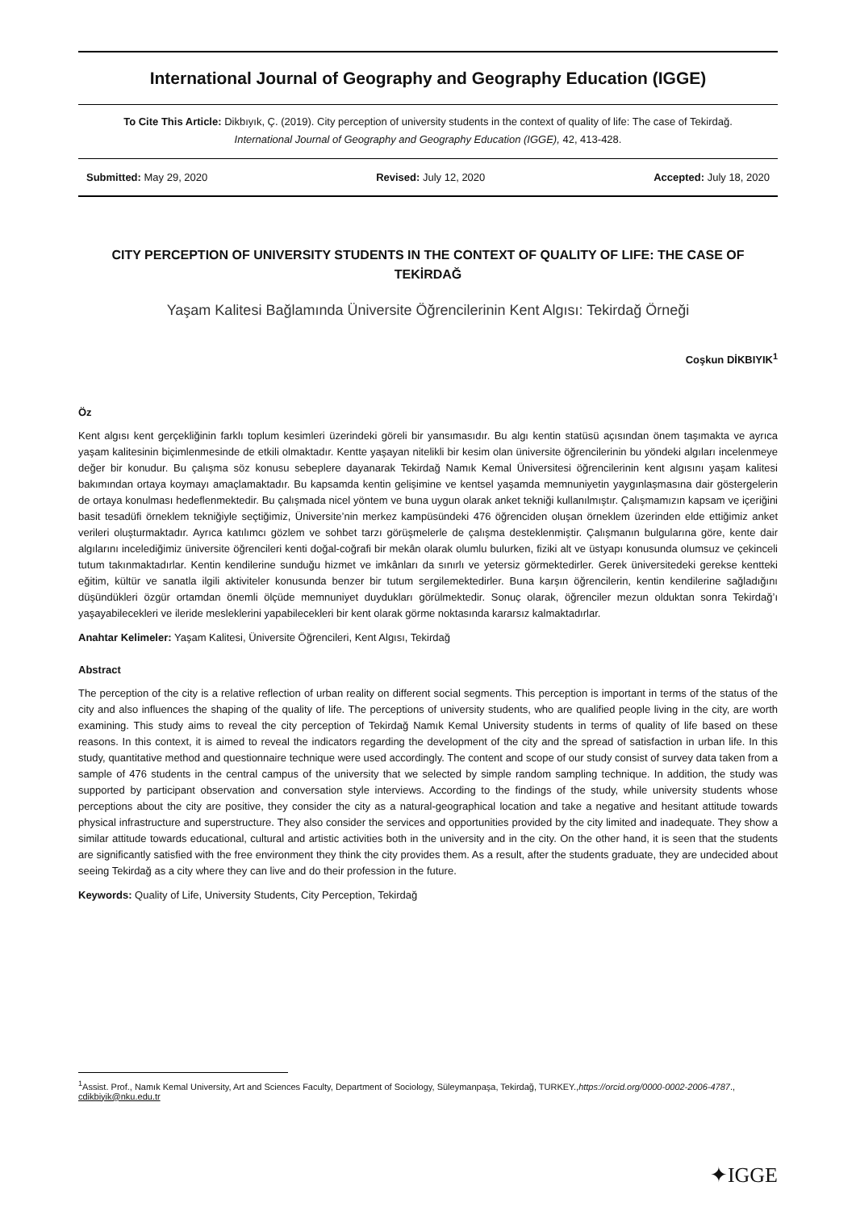International Journal of Geography and Geography Education (IGGE)
To Cite This Article: Dikbıyık, Ç. (2019). City perception of university students in the context of quality of life: The case of Tekirdağ.
International Journal of Geography and Geography Education (IGGE), 42, 413-428.
Submitted: May 29, 2020 Revised: July 12, 2020 Accepted: July 18, 2020
CITY PERCEPTION OF UNIVERSITY STUDENTS IN THE CONTEXT OF QUALITY OF LIFE: THE CASE OF TEKİRDAĞ
Yaşam Kalitesi Bağlamında Üniversite Öğrencilerinin Kent Algısı: Tekirdağ Örneği
Coşkun DİKBIYIK<sup>1</sup>
Öz
Kent algısı kent gerçekliğinin farklı toplum kesimleri üzerindeki göreli bir yansımasıdır. Bu algı kentin statüsü açısından önem taşımakta ve ayrıca yaşam kalitesinin biçimlenmesinde de etkili olmaktadır. Kentte yaşayan nitelikli bir kesim olan üniversite öğrencilerinin bu yöndeki algıları incelenmeye değer bir konudur. Bu çalışma söz konusu sebeplere dayanarak Tekirdağ Namık Kemal Üniversitesi öğrencilerinin kent algısını yaşam kalitesi bakımından ortaya koymayı amaçlamaktadır. Bu kapsamda kentin gelişimine ve kentsel yaşamda memnuniyetin yaygınlaşmasına dair göstergelerin de ortaya konulması hedeflenmektedir. Bu çalışmada nicel yöntem ve buna uygun olarak anket tekniği kullanılmıştır. Çalışmamızın kapsam ve içeriğini basit tesadüfi örneklem tekniğiyle seçtiğimiz, Üniversite’nin merkez kampüsündeki 476 öğrenciden oluşan örneklem üzerinden elde ettiğimiz anket verileri oluşturmaktadır. Ayrıca katılımcı gözlem ve sohbet tarzı görüşmelerle de çalışma desteklenmiştir. Çalışmanın bulgularına göre, kente dair algılarını incelediğimiz üniversite öğrencileri kenti doğal-coğrafi bir mekân olarak olumlu bulurken, fiziki alt ve üstyapı konusunda olumsuz ve çekinceli tutum takınmaktadırlar. Kentin kendilerine sunduğu hizmet ve imkânları da sınırlı ve yetersiz görmektedirler. Gerek üniversitedeki gerekse kentteki eğitim, kültür ve sanatla ilgili aktiviteler konusunda benzer bir tutum sergilemektedirler. Buna karşın öğrencilerin, kentin kendilerine sağladığını düşündükleri özgür ortamdan önemli ölçüde memnuniyet duydukları görülmektedir. Sonuç olarak, öğrenciler mezun olduktan sonra Tekirdağ’ı yaşayabilecekleri ve ileride mesleklerini yapabilecekleri bir kent olarak görme noktasında kararsız kalmaktadırlar.
Anahtar Kelimeler: Yaşam Kalitesi, Üniversite Öğrencileri, Kent Algısı, Tekirdağ
Abstract
The perception of the city is a relative reflection of urban reality on different social segments. This perception is important in terms of the status of the city and also influences the shaping of the quality of life. The perceptions of university students, who are qualified people living in the city, are worth examining. This study aims to reveal the city perception of Tekirdağ Namık Kemal University students in terms of quality of life based on these reasons. In this context, it is aimed to reveal the indicators regarding the development of the city and the spread of satisfaction in urban life. In this study, quantitative method and questionnaire technique were used accordingly. The content and scope of our study consist of survey data taken from a sample of 476 students in the central campus of the university that we selected by simple random sampling technique. In addition, the study was supported by participant observation and conversation style interviews. According to the findings of the study, while university students whose perceptions about the city are positive, they consider the city as a natural-geographical location and take a negative and hesitant attitude towards physical infrastructure and superstructure. They also consider the services and opportunities provided by the city limited and inadequate. They show a similar attitude towards educational, cultural and artistic activities both in the university and in the city. On the other hand, it is seen that the students are significantly satisfied with the free environment they think the city provides them. As a result, after the students graduate, they are undecided about seeing Tekirdağ as a city where they can live and do their profession in the future.
Keywords: Quality of Life, University Students, City Perception, Tekirdağ
<sup>1</sup> Assist. Prof., Namık Kemal University, Art and Sciences Faculty, Department of Sociology, Süleymanpaşa, Tekirdağ, TURKEY.,https://orcid.org/0000-0002-2006-4787., cdikbiyik@nku.edu.tr
✦IGGE